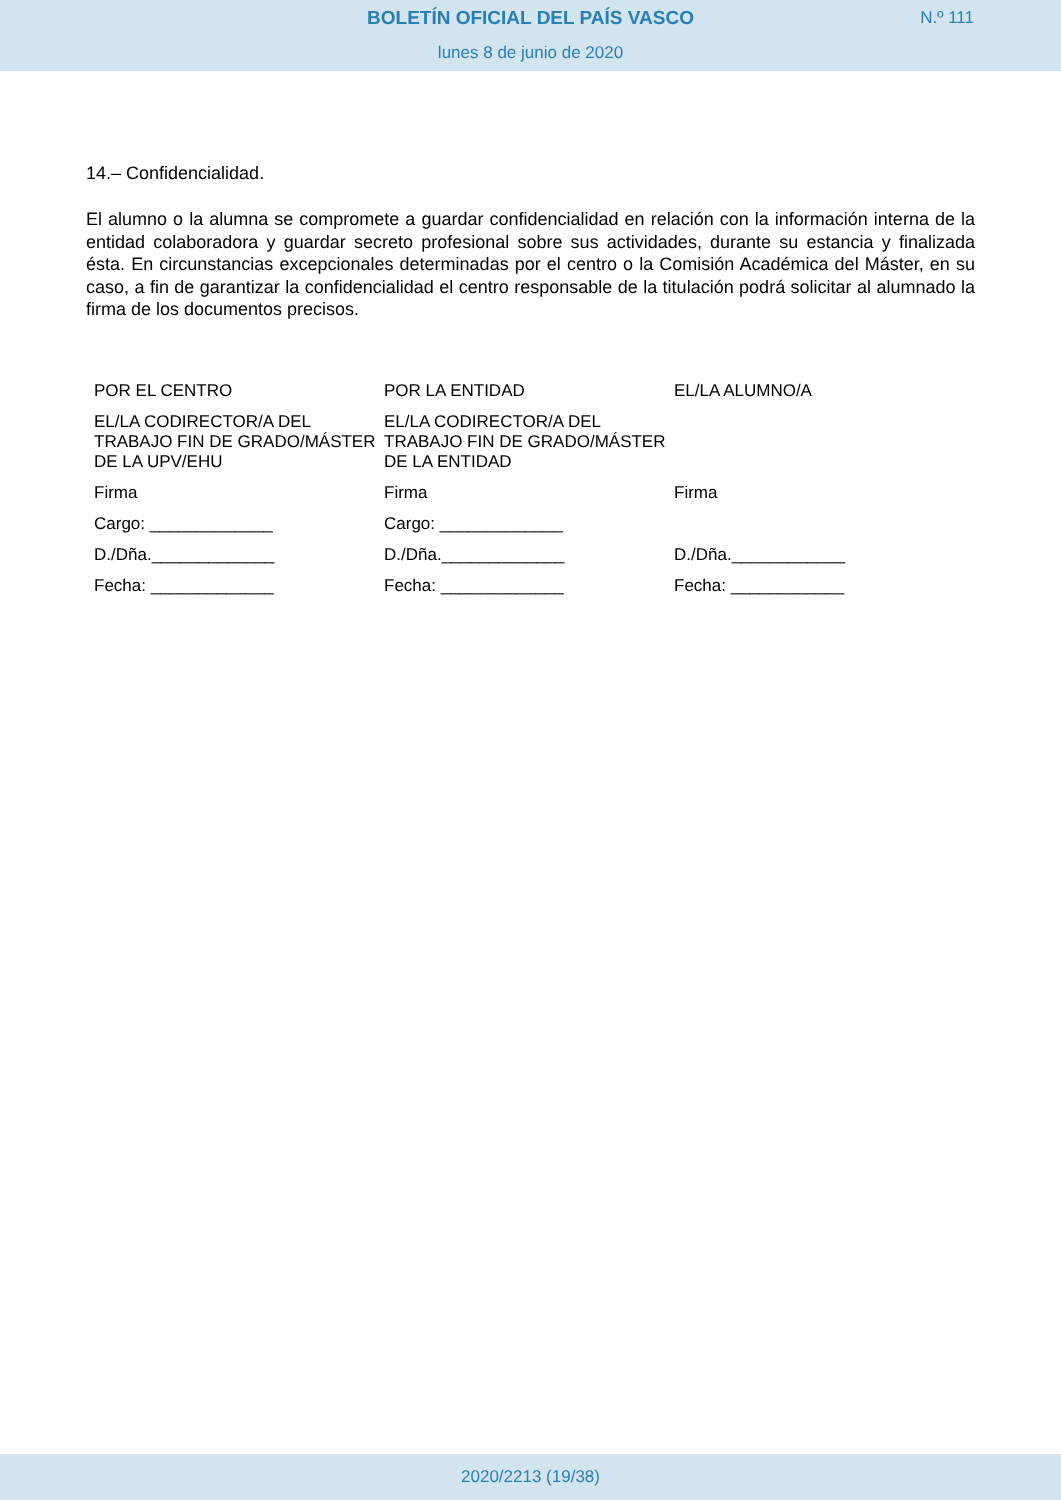BOLETÍN OFICIAL DEL PAÍS VASCO
N.º 111
lunes 8 de junio de 2020
14.– Confidencialidad.
El alumno o la alumna se compromete a guardar confidencialidad en relación con la información interna de la entidad colaboradora y guardar secreto profesional sobre sus actividades, durante su estancia y finalizada ésta. En circunstancias excepcionales determinadas por el centro o la Comisión Académica del Máster, en su caso, a fin de garantizar la confidencialidad el centro responsable de la titulación podrá solicitar al alumnado la firma de los documentos precisos.
| POR EL CENTRO | POR LA ENTIDAD | EL/LA ALUMNO/A |
| EL/LA CODIRECTOR/A DEL TRABAJO FIN DE GRADO/MÁSTER DE LA UPV/EHU | EL/LA CODIRECTOR/A DEL TRABAJO FIN DE GRADO/MÁSTER DE LA ENTIDAD | |
| Firma | Firma | Firma |
| Cargo: _____________ | Cargo: _____________ | |
| D./Dña._____________ | D./Dña._____________ | D./Dña.____________ |
| Fecha: _____________ | Fecha: _____________ | Fecha: ____________ |
2020/2213 (19/38)